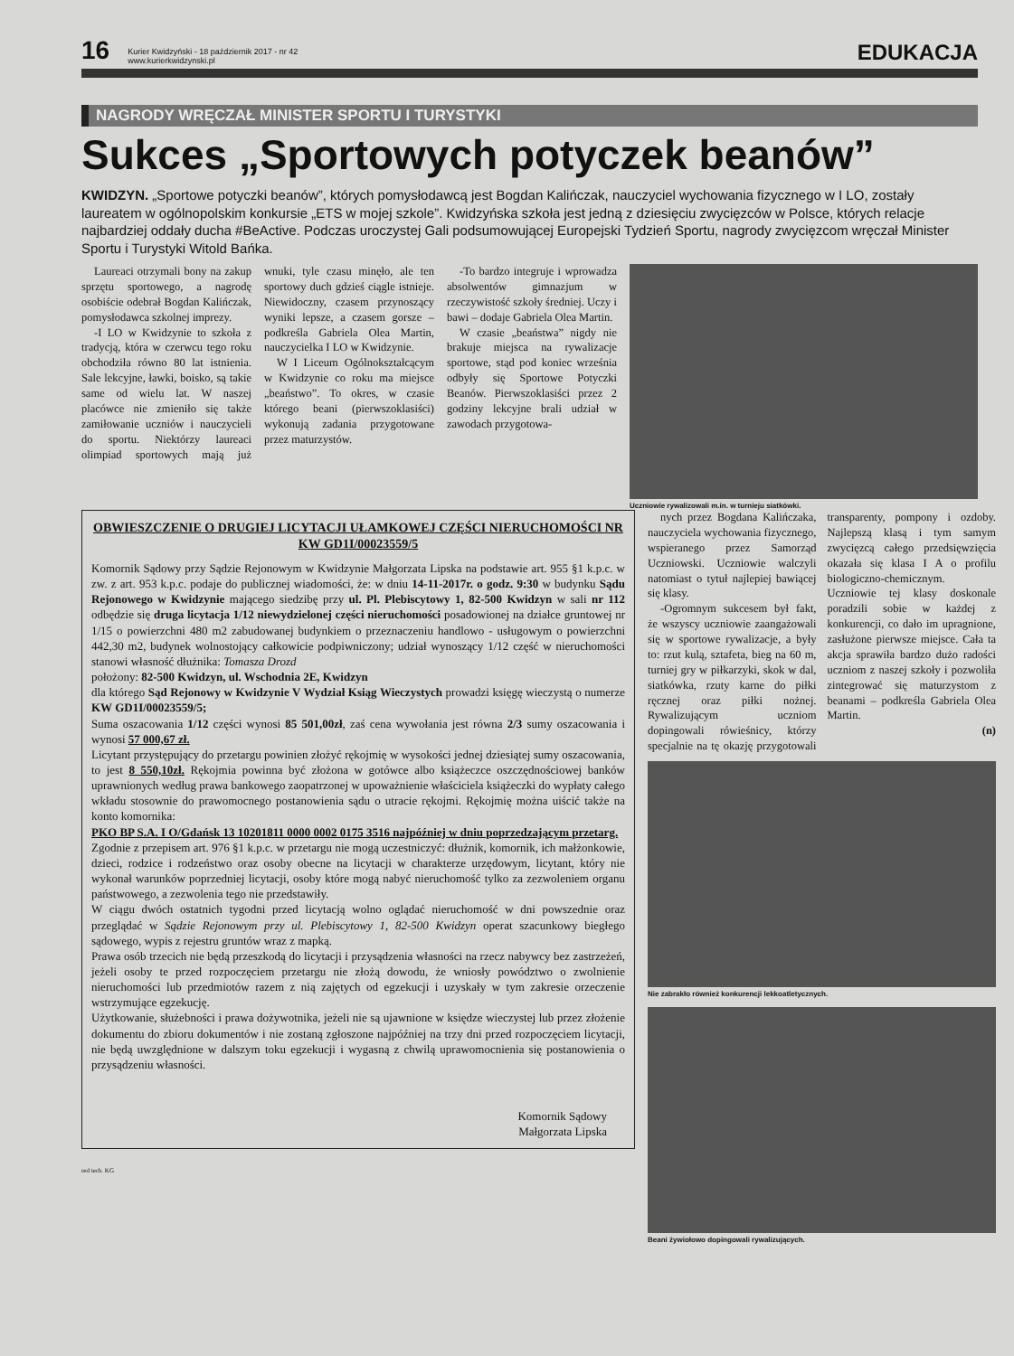16 Kurier Kwidzyński - 18 październik 2017 - nr 42
www.kurierkwidzynski.pl EDUKACJA
NAGRODY WRĘCZAŁ MINISTER SPORTU I TURYSTYKI
Sukces „Sportowych potyczek beanów”
KWIDZYN. „Sportowe potyczki beanów”, których pomysłodawcą jest Bogdan Kalińczak, nauczyciel wychowania fizycznego w I LO, zostały laureatem w ogólnopolskim konkursie „ETS w mojej szkole”. Kwidzyńska szkoła jest jedną z dziesięciu zwycięzców w Polsce, których relacje najbardziej oddały ducha #BeActive. Podczas uroczystej Gali podsumowującej Europejski Tydzień Sportu, nagrody zwycięzcom wręczał Minister Sportu i Turystyki Witold Bańka.
Laureaci otrzymali bony na zakup sprzętu sportowego, a nagrodę osobiście odebrał Bogdan Kalińczak, pomysłodawca szkolnej imprezy.
-I LO w Kwidzynie to szkoła z tradycją, która w czerwcu tego roku obchodziła równo 80 lat istnienia. Sale lekcyjne, ławki, boisko, są takie same od wielu lat. W naszej placówce nie zmieniło się także zamiłowanie uczniów i nauczycieli do sportu. Niektórzy laureaci olimpiad sportowych mają już wnuki, tyle czasu minęło, ale ten sportowy duch gdzieś ciągle istnieje. Niewidoczny, czasem przynoszący wyniki lepsze, a czasem gorsze – podkreśla Gabriela Olea Martin, nauczycielka I LO w Kwidzynie.
W I Liceum Ogólnokształcącym w Kwidzynie co roku ma miejsce „beaństwo”. To okres, w czasie którego beani (pierwszoklasiści) wykonują zadania przygotowane przez maturzystów.
-To bardzo integruje i wprowadza absolwentów gimnazjum w rzeczywistość szkoły średniej. Uczy i bawi – dodaje Gabriela Olea Martin.
W czasie „beaństwa” nigdy nie brakuje miejsca na rywalizacje sportowe, stąd pod koniec września odbyły się Sportowe Potyczki Beanów. Pierwszoklasiści przez 2 godziny lekcyjne brali udział w zawodach przygotowa-
Uczniowie rywalizowali m.in. w turnieju siatkówki.
OBWIESZCZENIE O DRUGIEJ LICYTACJI UŁAMKOWEJ CZĘŚCI NIERUCHOMOŚCI NR KW GD1I/00023559/5
Komornik Sądowy przy Sądzie Rejonowym w Kwidzynie Małgorzata Lipska na podstawie art. 955 §1 k.p.c. w zw. z art. 953 k.p.c. podaje do publicznej wiadomości, że: w dniu 14-11-2017r. o godz. 9:30 w budynku Sądu Rejonowego w Kwidzynie mającego siedzibę przy ul. Pl. Plebiscytowy 1, 82-500 Kwidzyn w sali nr 112 odbędzie się druga licytacja 1/12 niewydzielonej części nieruchomości posadowionej na działce gruntowej nr 1/15 o powierzchni 480 m2 zabudowanej budynkiem o przeznaczeniu handlowo - usługowym o powierzchni 442,30 m2, budynek wolnostojący całkowicie podpiwniczony; udział wynoszący 1/12 część w nieruchomości stanowi własność dłużnika: Tomasza Drozd
położony: 82-500 Kwidzyn, ul. Wschodnia 2E, Kwidzyn
dla którego Sąd Rejonowy w Kwidzynie V Wydział Ksiąg Wieczystych prowadzi księgę wieczystą o numerze KW GD1I/00023559/5;
Suma oszacowania 1/12 części wynosi 85 501,00zł, zaś cena wywołania jest równa 2/3 sumy oszacowania i wynosi 57 000,67 zł.
Licytant przystępujący do przetargu powinien złożyć rękojmię w wysokości jednej dziesiątej sumy oszacowania, to jest 8 550,10zł. Rękojmia powinna być złożona w gotówce albo książeczce oszczędnościowej banków uprawnionych według prawa bankowego zaopatrzonej w upoważnienie właściciela książeczki do wypłaty całego wkładu stosownie do prawomocnego postanowienia sądu o utracie rękojmi. Rękojmię można uiścić także na konto komornika:
PKO BP S.A. I O/Gdańsk 13 10201811 0000 0002 0175 3516 najpóźniej w dniu poprzedzającym przetarg.
Zgodnie z przepisem art. 976 §1 k.p.c. w przetargu nie mogą uczestniczyć: dłużnik, komornik, ich małżonkowie, dzieci, rodzice i rodzeństwo oraz osoby obecne na licytacji w charakterze urzędowym, licytant, który nie wykonał warunków poprzedniej licytacji, osoby które mogą nabyć nieruchomość tylko za zezwoleniem organu państwowego, a zezwolenia tego nie przedstawiły.
W ciągu dwóch ostatnich tygodni przed licytacją wolno oglądać nieruchomość w dni powszednie oraz przeglądać w Sądzie Rejonowym przy ul. Plebiscytowy 1, 82-500 Kwidzyn operat szacunkowy biegłego sądowego, wypis z rejestru gruntów wraz z mapką.
Prawa osób trzecich nie będą przeszkodą do licytacji i przysądzenia własności na rzecz nabywcy bez zastrzeżeń, jeżeli osoby te przed rozpoczęciem przetargu nie złożą dowodu, że wniosły powództwo o zwolnienie nieruchomości lub przedmiotów razem z nią zajętych od egzekucji i uzyskały w tym zakresie orzeczenie wstrzymujące egzekucję.
Użytkowanie, służebności i prawa dożywotnika, jeżeli nie są ujawnione w księdze wieczystej lub przez złożenie dokumentu do zbioru dokumentów i nie zostaną zgłoszone najpóźniej na trzy dni przed rozpoczęciem licytacji, nie będą uwzględnione w dalszym toku egzekucji i wygasną z chwilą uprawomocnienia się postanowienia o przysądzeniu własności.
Komornik Sądowy
Małgorzata Lipska
red tech. KG
nych przez Bogdana Kalińczaka, nauczyciela wychowania fizycznego, wspieranego przez Samorząd Uczniowski. Uczniowie walczyli natomiast o tytuł najlepiej bawiącej się klasy.
-Ogromnym sukcesem był fakt, że wszyscy uczniowie zaangażowali się w sportowe rywalizacje, a były to: rzut kulą, sztafeta, bieg na 60 m, turniej gry w piłkarzyki, skok w dal, siatkówka, rzuty karne do piłki ręcznej oraz piłki nożnej. Rywalizującym uczniom dopingowali rówieśnicy, którzy specjalnie na tę okazję przygotowali transparenty, pompony i ozdoby. Najlepszą klasą i tym samym zwycięzcą całego przedsięwzięcia okazała się klasa I A o profilu biologiczno-chemicznym. Uczniowie tej klasy doskonale poradzili sobie w każdej z konkurencji, co dało im upragnione, zasłużone pierwsze miejsce. Cała ta akcja sprawiła bardzo dużo radości uczniom z naszej szkoły i pozwoliła zintegrować się maturzystom z beanami – podkreśla Gabriela Olea Martin.
(n)
Nie zabrakło również konkurencji lekkoatletycznych.
Beani żywiołowo dopingowali rywalizujących.